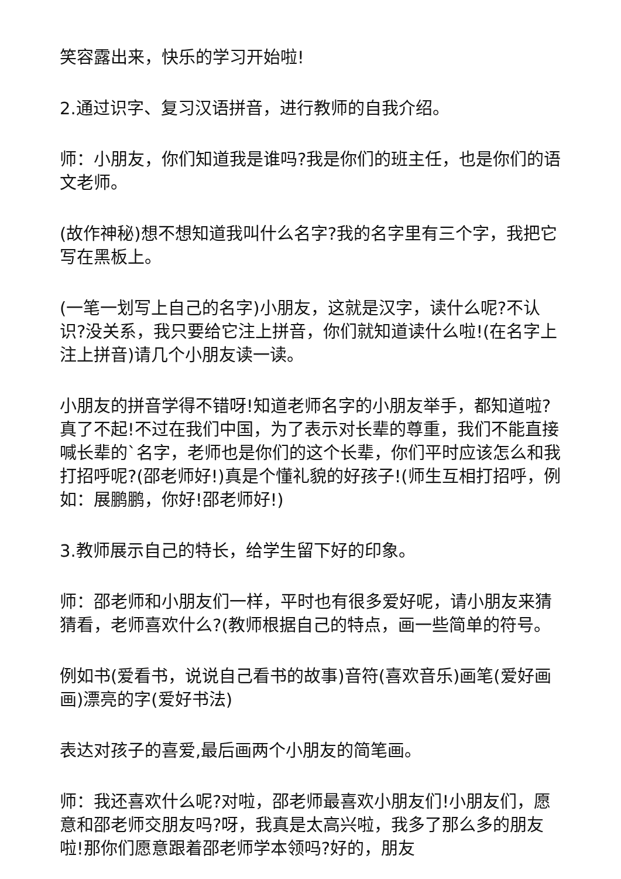笑容露出来，快乐的学习开始啦!
2.通过识字、复习汉语拼音，进行教师的自我介绍。
师：小朋友，你们知道我是谁吗?我是你们的班主任，也是你们的语文老师。
(故作神秘)想不想知道我叫什么名字?我的名字里有三个字，我把它写在黑板上。
(一笔一划写上自己的名字)小朋友，这就是汉字，读什么呢?不认识?没关系，我只要给它注上拼音，你们就知道读什么啦!(在名字上注上拼音)请几个小朋友读一读。
小朋友的拼音学得不错呀!知道老师名字的小朋友举手，都知道啦?真了不起!不过在我们中国，为了表示对长辈的尊重，我们不能直接喊长辈的`名字，老师也是你们的这个长辈，你们平时应该怎么和我打招呼呢?(邵老师好!)真是个懂礼貌的好孩子!(师生互相打招呼，例如：展鹏鹏，你好!邵老师好!)
3.教师展示自己的特长，给学生留下好的印象。
师：邵老师和小朋友们一样，平时也有很多爱好呢，请小朋友来猜猜看，老师喜欢什么?(教师根据自己的特点，画一些简单的符号。
例如书(爱看书，说说自己看书的故事)音符(喜欢音乐)画笔(爱好画画)漂亮的字(爱好书法)
表达对孩子的喜爱,最后画两个小朋友的简笔画。
师：我还喜欢什么呢?对啦，邵老师最喜欢小朋友们!小朋友们，愿意和邵老师交朋友吗?呀，我真是太高兴啦，我多了那么多的朋友啦!那你们愿意跟着邵老师学本领吗?好的，朋友